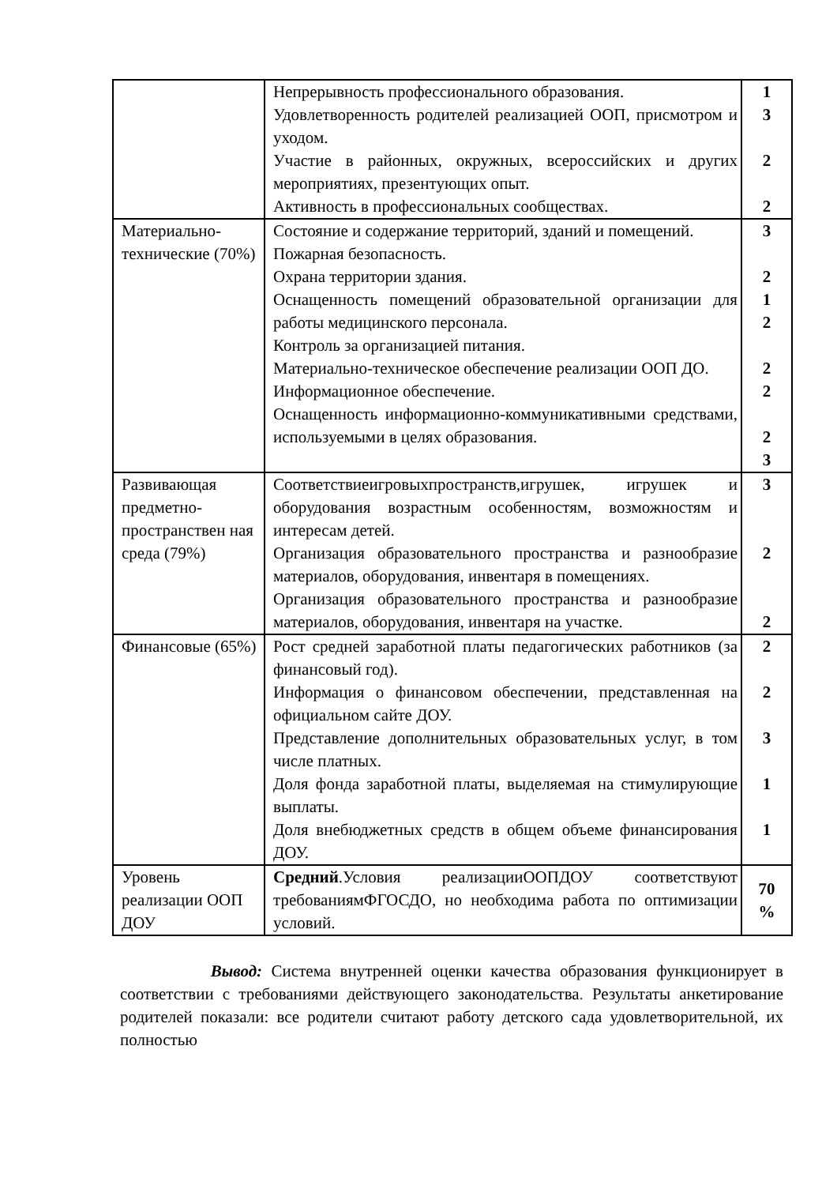| | Непрерывность профессионального образования. Удовлетворенность родителей реализацией ООП, присмотром и уходом. Участие в районных, окружных, всероссийских и других мероприятиях, презентующих опыт. Активность в профессиональных сообществах. | 1 3 2 2 |
| Материально-технические (70%) | Состояние и содержание территорий, зданий и помещений. Пожарная безопасность. Охрана территории здания. Оснащенность помещений образовательной организации для работы медицинского персонала. Контроль за организацией питания. Материально-техническое обеспечение реализации ООП ДО. Информационное обеспечение. Оснащенность информационно-коммуникативными средствами, используемыми в целях образования. | 3 2 1 2 2 2 2 3 |
| Развивающая предметно-пространствен ная среда (79%) | Соответствиеигровыхпространств,игрушек, игрушек и оборудования возрастным особенностям, возможностям и интересам детей. Организация образовательного пространства и разнообразие материалов, оборудования, инвентаря в помещениях. Организация образовательного пространства и разнообразие материалов, оборудования, инвентаря на участке. | 3 2 2 |
| Финансовые (65%) | Рост средней заработной платы педагогических работников (за финансовый год). Информация о финансовом обеспечении, представленная на официальном сайте ДОУ. Представление дополнительных образовательных услуг, в том числе платных. Доля фонда заработной платы, выделяемая на стимулирующие выплаты. Доля внебюджетных средств в общем объеме финансирования ДОУ. | 2 2 3 1 1 |
| Уровень реализации ООП ДОУ | Средний .Условия реализацииООПДОУ соответствуют требованиямФГОСДО, но необходима работа по оптимизации условий. | 70 % |
Вывод: Система внутренней оценки качества образования функционирует в соответствии с требованиями действующего законодательства. Результаты анкетирование родителей показали: все родители считают работу детского сада удовлетворительной, их полностью